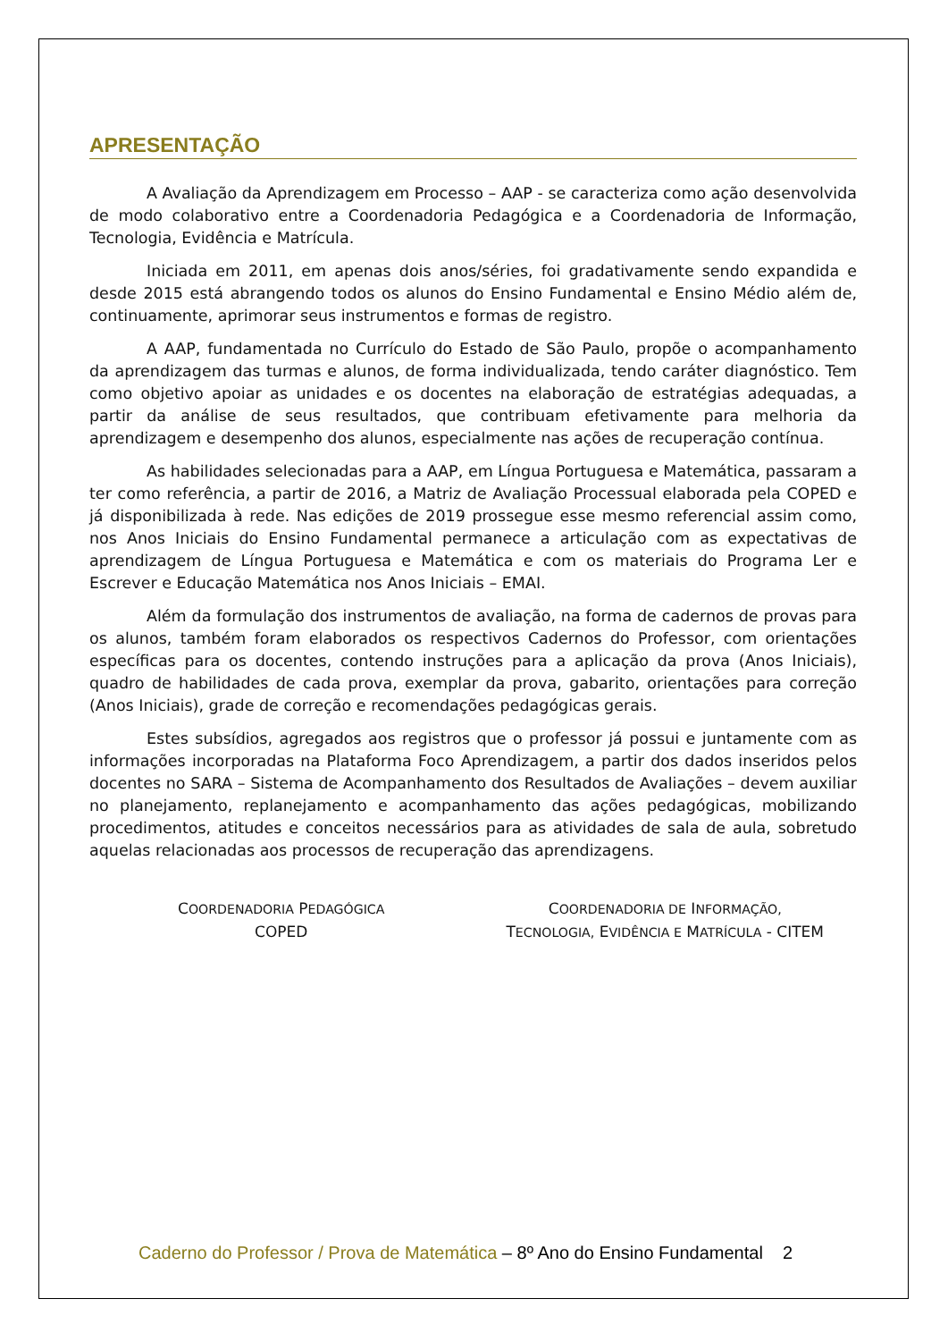APRESENTAÇÃO
A Avaliação da Aprendizagem em Processo – AAP - se caracteriza como ação desenvolvida de modo colaborativo entre a Coordenadoria Pedagógica e a Coordenadoria de Informação, Tecnologia, Evidência e Matrícula.
Iniciada em 2011, em apenas dois anos/séries, foi gradativamente sendo expandida e desde 2015 está abrangendo todos os alunos do Ensino Fundamental e Ensino Médio além de, continuamente, aprimorar seus instrumentos e formas de registro.
A AAP, fundamentada no Currículo do Estado de São Paulo, propõe o acompanhamento da aprendizagem das turmas e alunos, de forma individualizada, tendo caráter diagnóstico. Tem como objetivo apoiar as unidades e os docentes na elaboração de estratégias adequadas, a partir da análise de seus resultados, que contribuam efetivamente para melhoria da aprendizagem e desempenho dos alunos, especialmente nas ações de recuperação contínua.
As habilidades selecionadas para a AAP, em Língua Portuguesa e Matemática, passaram a ter como referência, a partir de 2016, a Matriz de Avaliação Processual elaborada pela COPED e já disponibilizada à rede. Nas edições de 2019 prossegue esse mesmo referencial assim como, nos Anos Iniciais do Ensino Fundamental permanece a articulação com as expectativas de aprendizagem de Língua Portuguesa e Matemática e com os materiais do Programa Ler e Escrever e Educação Matemática nos Anos Iniciais – EMAI.
Além da formulação dos instrumentos de avaliação, na forma de cadernos de provas para os alunos, também foram elaborados os respectivos Cadernos do Professor, com orientações específicas para os docentes, contendo instruções para a aplicação da prova (Anos Iniciais), quadro de habilidades de cada prova, exemplar da prova, gabarito, orientações para correção (Anos Iniciais), grade de correção e recomendações pedagógicas gerais.
Estes subsídios, agregados aos registros que o professor já possui e juntamente com as informações incorporadas na Plataforma Foco Aprendizagem, a partir dos dados inseridos pelos docentes no SARA – Sistema de Acompanhamento dos Resultados de Avaliações – devem auxiliar no planejamento, replanejamento e acompanhamento das ações pedagógicas, mobilizando procedimentos, atitudes e conceitos necessários para as atividades de sala de aula, sobretudo aquelas relacionadas aos processos de recuperação das aprendizagens.
COORDENADORIA PEDAGÓGICA
COPED
COORDENADORIA DE INFORMAÇÃO,
TECNOLOGIA, EVIDÊNCIA E MATRÍCULA - CITEM
Caderno do Professor / Prova de Matemática – 8º Ano do Ensino Fundamental 2